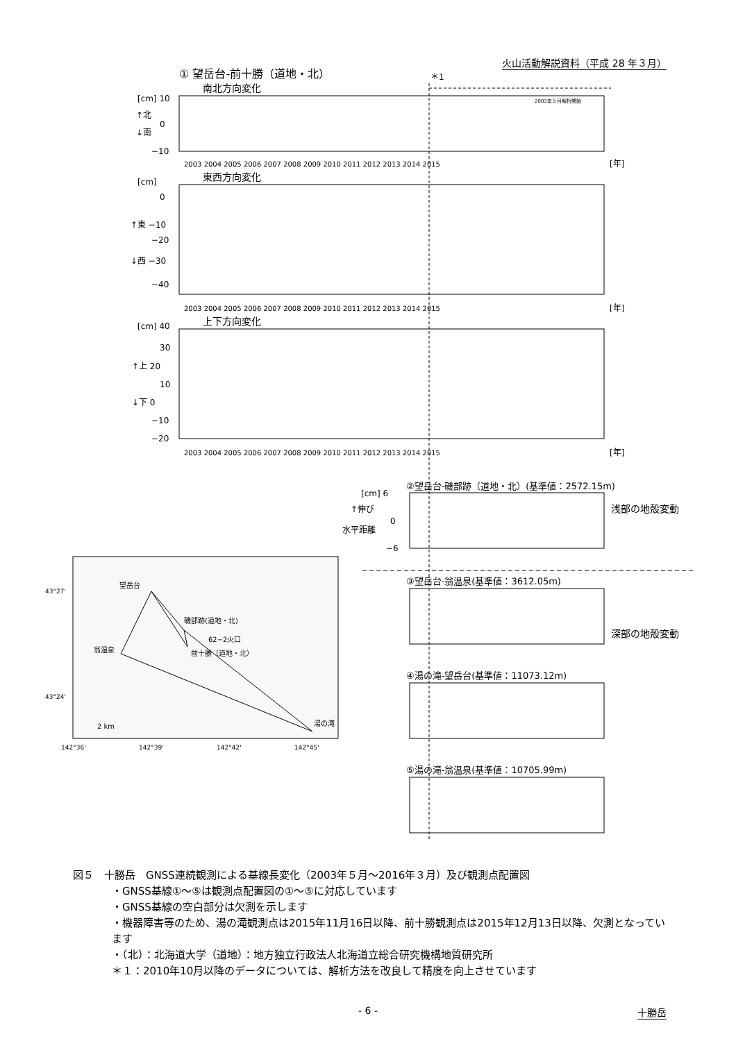火山活動解説資料（平成 28 年３月）
① 望岳台-前十勝（道地・北）
＊1
南北方向変化
[cm] 10
↑北
0
↓南
−10
2003年５月解析開始
東西方向変化
[cm]
0
↑東 −10
−20
↓西 −30
−40
上下方向変化
[cm] 40
30
↑上 20
10
↓下 0
−10
−20
2003 2004 2005 2006 2007 2008 2009 2010 2011 2012 2013 2014 2015
2003 2004 2005 2006 2007 2008 2009 2010 2011 2012 2013 2014 2015
2003 2004 2005 2006 2007 2008 2009 2010 2011 2012 2013 2014 2015
[年]
[年]
[年]
②望岳台-磯部跡（道地・北）(基準値：2572.15m)
[cm] 6
↑伸び
0
水平距離
−6
浅部の地殻変動
③望岳台-翁温泉(基準値：3612.05m)
深部の地殻変動
④湯の滝-望岳台(基準値：11073.12m)
⑤湯の滝-翁温泉(基準値：10705.99m)
望岳台
磯部跡(道地・北)
62−2火口
前十勝（道地・北）
翁温泉
湯の滝
2 km
43°27'
43°24'
142°36'
142°39'
142°42'
142°45'
図５　十勝岳　GNSS連続観測による基線長変化（2003年５月～2016年３月）及び観測点配置図
・GNSS基線①～⑤は観測点配置図の①～⑤に対応しています
・GNSS基線の空白部分は欠測を示します
・機器障害等のため、湯の滝観測点は2015年11月16日以降、前十勝観測点は2015年12月13日以降、欠測となっています
・（北）：北海道大学（道地）：地方独立行政法人北海道立総合研究機構地質研究所
＊１：2010年10月以降のデータについては、解析方法を改良して精度を向上させています
- 6 -
十勝岳